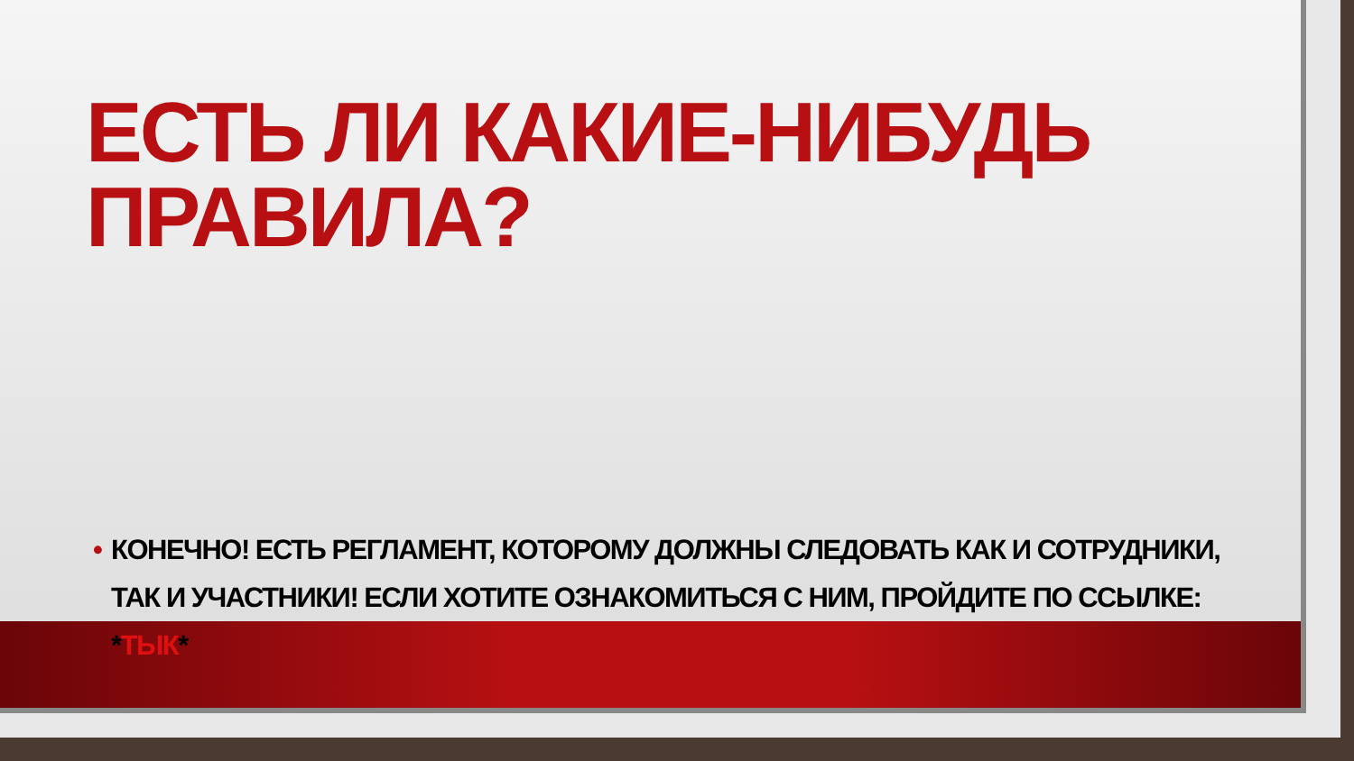ЕСТЬ ЛИ КАКИЕ-НИБУДЬ ПРАВИЛА?
• КОНЕЧНО! ЕСТЬ РЕГЛАМЕНТ, КОТОРОМУ ДОЛЖНЫ СЛЕДОВАТЬ КАК И СОТРУДНИКИ, ТАК И УЧАСТНИКИ! ЕСЛИ ХОТИТЕ ОЗНАКОМИТЬСЯ С НИМ, ПРОЙДИТЕ ПО ССЫЛКЕ: *ТЫК*